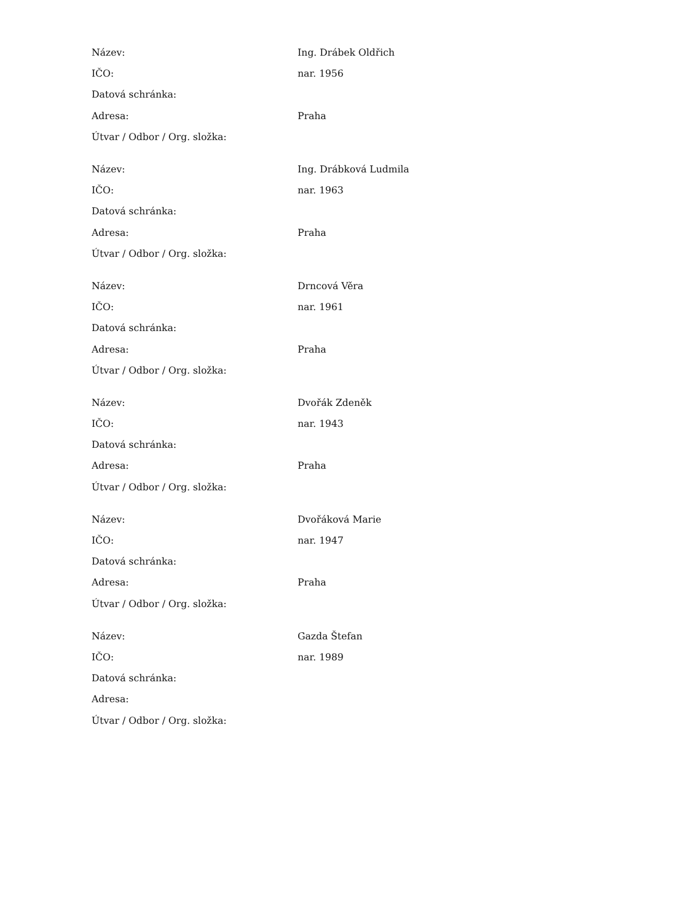| Název: | Ing. Drábek Oldřich |
| IČO: | nar. 1956 |
| Datová schránka: | |
| Adresa: | Praha |
| Útvar / Odbor / Org. složka: | |
| Název: | Ing. Drábková Ludmila |
| IČO: | nar. 1963 |
| Datová schránka: | |
| Adresa: | Praha |
| Útvar / Odbor / Org. složka: | |
| Název: | Drncová Věra |
| IČO: | nar. 1961 |
| Datová schránka: | |
| Adresa: | Praha |
| Útvar / Odbor / Org. složka: | |
| Název: | Dvořák Zdeněk |
| IČO: | nar. 1943 |
| Datová schránka: | |
| Adresa: | Praha |
| Útvar / Odbor / Org. složka: | |
| Název: | Dvořáková Marie |
| IČO: | nar. 1947 |
| Datová schránka: | |
| Adresa: | Praha |
| Útvar / Odbor / Org. složka: | |
| Název: | Gazda Štefan |
| IČO: | nar. 1989 |
| Datová schránka: | |
| Adresa: | |
| Útvar / Odbor / Org. složka: | |